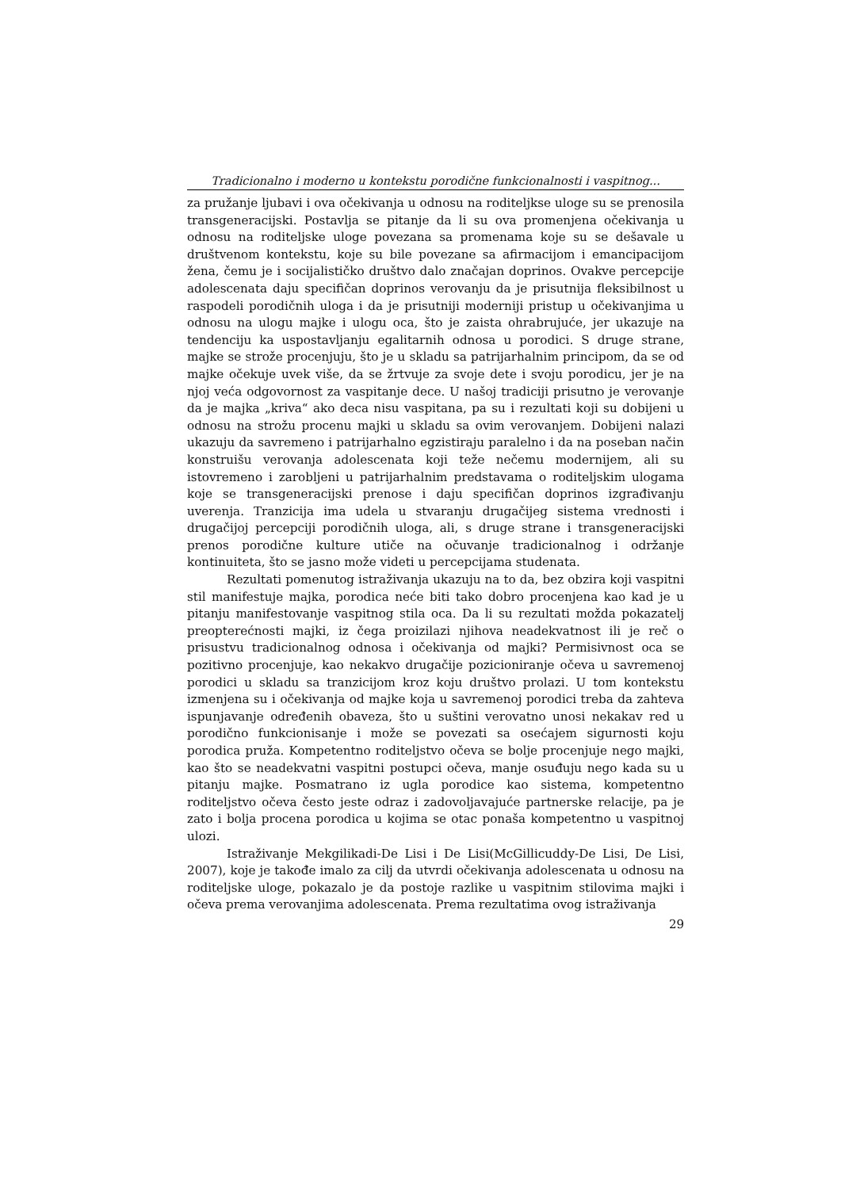Tradicionalno i moderno u kontekstu porodične funkcionalnosti i vaspitnog...
za pružanje ljubavi i ova očekivanja u odnosu na roditeljkse uloge su se prenosila transgeneracijski. Postavlja se pitanje da li su ova promenjena očekivanja u odnosu na roditeljske uloge povezana sa promenama koje su se dešavale u društvenom kontekstu, koje su bile povezane sa afirmacijom i emancipacijom žena, čemu je i socijalističko društvo dalo značajan doprinos. Ovakve percepcije adolescenata daju specifičan doprinos verovanju da je prisutnija fleksibilnost u raspodeli porodičnih uloga i da je prisutniji moderniji pristup u očekivanjima u odnosu na ulogu majke i ulogu oca, što je zaista ohrabrujuće, jer ukazuje na tendenciju ka uspostavljanju egalitarnih odnosa u porodici. S druge strane, majke se strože procenjuju, što je u skladu sa patrijarhalnim principom, da se od majke očekuje uvek više, da se žrtvuje za svoje dete i svoju porodicu, jer je na njoj veća odgovornost za vaspitanje dece. U našoj tradiciji prisutno je verovanje da je majka „kriva“ ako deca nisu vaspitana, pa su i rezultati koji su dobijeni u odnosu na strožu procenu majki u skladu sa ovim verovanjem. Dobijeni nalazi ukazuju da savremeno i patrijarhalno egzistiraju paralelno i da na poseban način konstruišu verovanja adolescenata koji teže nečemu modernijem, ali su istovremeno i zarobljeni u patrijarhalnim predstavama o roditeljskim ulogama koje se transgeneracijski prenose i daju specifičan doprinos izgrađivanju uverenja. Tranzicija ima udela u stvaranju drugačijeg sistema vrednosti i drugačijoj percepciji porodičnih uloga, ali, s druge strane i transgeneracijski prenos porodične kulture utiče na očuvanje tradicionalnog i održanje kontinuiteta, što se jasno može videti u percepcijama studenata.
Rezultati pomenutog istraživanja ukazuju na to da, bez obzira koji vaspitni stil manifestuje majka, porodica neće biti tako dobro procenjena kao kad je u pitanju manifestovanje vaspitnog stila oca. Da li su rezultati možda pokazatelj preopterećnosti majki, iz čega proizilazi njihova neadekvatnost ili je reč o prisustvu tradicionalnog odnosa i očekivanja od majki? Permisivnost oca se pozitivno procenjuje, kao nekakvo drugačije pozicioniranje očeva u savremenoj porodici u skladu sa tranzicijom kroz koju društvo prolazi. U tom kontekstu izmenjena su i očekivanja od majke koja u savremenoj porodici treba da zahteva ispunjavanje određenih obaveza, što u suštini verovatno unosi nekakav red u porodično funkcionisanje i može se povezati sa osećajem sigurnosti koju porodica pruža. Kompetentno roditeljstvo očeva se bolje procenjuje nego majki, kao što se neadekvatni vaspitni postupci očeva, manje osuđuju nego kada su u pitanju majke. Posmatrano iz ugla porodice kao sistema, kompetentno roditeljstvo očeva često jeste odraz i zadovoljavajuće partnerske relacije, pa je zato i bolja procena porodica u kojima se otac ponaša kompetentno u vaspitnoj ulozi.
Istraživanje Mekgilikadi-De Lisi i De Lisi(McGillicuddy-De Lisi, De Lisi, 2007), koje je takođe imalo za cilj da utvrdi očekivanja adolescenata u odnosu na roditeljske uloge, pokazalo je da postoje razlike u vaspitnim stilovima majki i očeva prema verovanjima adolescenata. Prema rezultatima ovog istraživanja
29